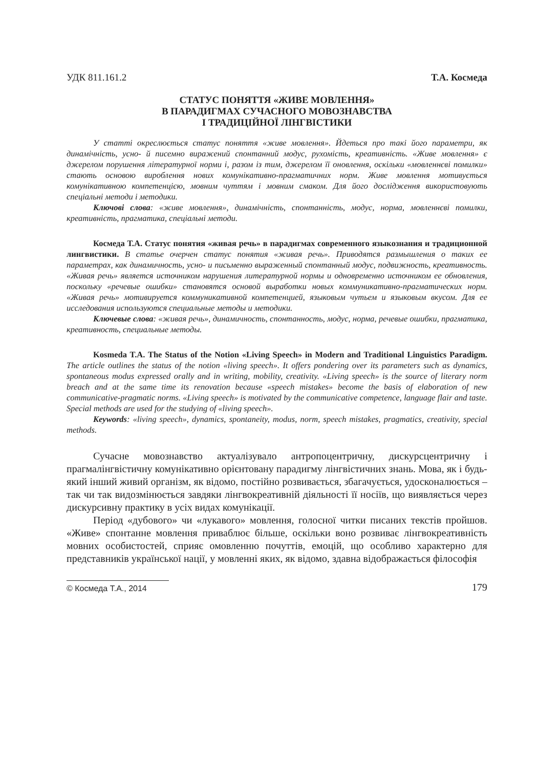УДК 811.161.2 Т.А. Космеда
СТАТУС ПОНЯТТЯ «ЖИВЕ МОВЛЕННЯ»
В ПАРАДИГМАХ СУЧАСНОГО МОВОЗНАВСТВА
І ТРАДИЦІЙНОЇ ЛІНГВІСТИКИ
У статті окреслюється статус поняття «живе мовлення». Йдеться про такі його параметри, як динамічність, усно- й писемно виражений спонтанний модус, рухомість, креативність. «Живе мовлення» є джерелом порушення літературної норми і, разом із тим, джерелом її оновлення, оскільки «мовленнєві помилки» стають основою вироблення нових комунікативно-прагматичних норм. Живе мовлення мотивується комунікативною компетенцією, мовним чуттям і мовним смаком. Для його дослідження використовують спеціальні методи і методики.
Ключові слова: «живе мовлення», динамічність, спонтанність, модус, норма, мовленнєві помилки, креативність, прагматика, спеціальні методи.
Космеда Т.А. Статус понятия «живая речь» в парадигмах современного языкознания и традиционной лингвистики. В статье очерчен статус понятия «живая речь». Приводятся размышления о таких ее параметрах, как динамичность, усно- и письменно выраженный спонтанный модус, подвижность, креативность. «Живая речь» является источником нарушения литературной нормы и одновременно источником ее обновления, поскольку «речевые ошибки» становятся основой выработки новых коммуникативно-прагматических норм. «Живая речь» мотивируется коммуникативной компетенцией, языковым чутьем и языковым вкусом. Для ее исследования используются специальные методы и методики.
Ключевые слова: «живая речь», динамичность, спонтанность, модус, норма, речевые ошибки, прагматика, креативность, специальные методы.
Kosmeda T.A. The Status of the Notion «Living Speech» in Modern and Traditional Linguistics Paradigm. The article outlines the status of the notion «living speech». It offers pondering over its parameters such as dynamics, spontaneous modus expressed orally and in writing, mobility, creativity. «Living speech» is the source of literary norm breach and at the same time its renovation because «speech mistakes» become the basis of elaboration of new communicative-pragmatic norms. «Living speech» is motivated by the communicative competence, language flair and taste. Special methods are used for the studying of «living speech».
Keywords: «living speech», dynamics, spontaneity, modus, norm, speech mistakes, pragmatics, creativity, special methods.
Сучасне мовознавство актуалізувало антропоцентричну, дискурсцентричну і прагмалінгвістичну комунікативно орієнтовану парадигму лінгвістичних знань. Мова, як і будь-який інший живий організм, як відомо, постійно розвивається, збагачується, удосконалюється – так чи так видозмінюється завдяки лінгвокреативній діяльності її носіїв, що виявляється через дискурсивну практику в усіх видах комунікації.
Період «дубового» чи «лукавого» мовлення, голосної читки писаних текстів пройшов. «Живе» спонтанне мовлення приваблює більше, оскільки воно розвиває лінгвокреативність мовних особистостей, сприяє омовленню почуттів, емоцій, що особливо характерно для представників української нації, у мовленні яких, як відомо, здавна відображається філософія
© Космеда Т.А., 2014
179